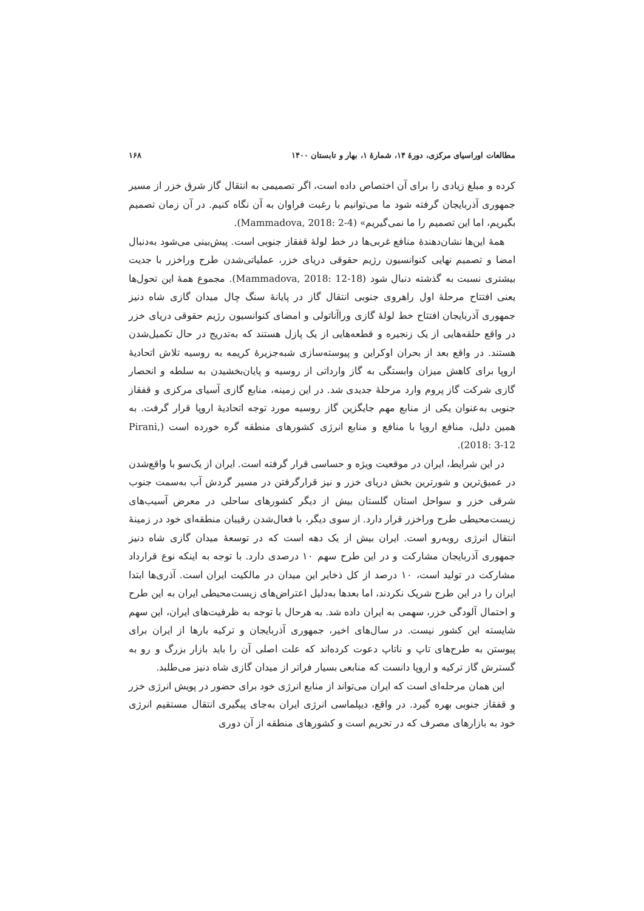مطالعات اوراسیای مرکزی، دورهٔ ۱۴، شمارهٔ ۱، بهار و تابستان ۱۴۰۰ ۱۶۸
کرده و مبلغ زیادی را برای آن اختصاص داده است، اگر تصمیمی به انتقال گاز شرق خزر از مسیر جمهوری آذربایجان گرفته شود ما می‌توانیم با رغبت فراوان به آن نگاه کنیم. در آن زمان تصمیم بگیریم، اما این تصمیم را ما نمی‌گیریم» (Mammadova, 2018: 2-4).
همهٔ این‌ها نشان‌دهندهٔ منافع غربی‌ها در خط لولهٔ قفقاز جنوبی است. پیش‌بینی می‌شود به‌دنبال امضا و تصمیم نهایی کنوانسیون رژیم حقوقی دریای خزر، عملیاتی‌شدن طرح وراخزر با جدیت بیشتری نسبت به گذشته دنبال شود (Mammadova, 2018: 12-18). مجموع همهٔ این تحول‌ها یعنی افتتاح مرحلهٔ اول راهروی جنوبی انتقال گاز در پایانهٔ سنگ چال میدان گازی شاه دنیز جمهوری آذربایجان افتتاح خط لولهٔ گازی وراآناتولی و امضای کنوانسیون رژیم حقوقی دریای خزر در واقع حلقه‌هایی از یک زنجیره و قطعه‌هایی از یک پازل هستند که به‌تدریج در حال تکمیل‌شدن هستند. در واقع بعد از بحران اوکراین و پیوسته‌سازی شبه‌جزیرهٔ کریمه به روسیه تلاش اتحادیهٔ اروپا برای کاهش میزان وابستگی به گاز وارداتی از روسیه و پایان‌بخشیدن به سلطه و انحصار گازی شرکت گاز پروم وارد مرحلهٔ جدیدی شد. در این زمینه، منابع گازی آسیای مرکزی و قفقاز جنوبی به‌عنوان یکی از منابع مهم جایگزین گاز روسیه مورد توجه اتحادیهٔ اروپا قرار گرفت. به همین دلیل، منافع اروپا با منافع و منابع انرژی کشورهای منطقه گره خورده است (Pirani, 2018: 3-12).
در این شرایط، ایران در موقعیت ویژه و حساسی قرار گرفته است. ایران از یک‌سو با واقع‌شدن در عمیق‌ترین و شورترین بخش دریای خزر و نیز قرارگرفتن در مسیر گردش آب به‌سمت جنوب شرقی خزر و سواحل استان گلستان بیش از دیگر کشورهای ساحلی در معرض آسیب‌های زیست‌محیطی طرح وراخزر قرار دارد. از سوی دیگر، با فعال‌شدن رقیبان منطقه‌ای خود در زمینهٔ انتقال انرژی روبه‌رو است. ایران بیش از یک دهه است که در توسعهٔ میدان گازی شاه دنیز جمهوری آذربایجان مشارکت و در این طرح سهم ۱۰ درصدی دارد. با توجه به اینکه نوع قرارداد مشارکت در تولید است، ۱۰ درصد از کل ذخایر این میدان در مالکیت ایران است. آذری‌ها ابتدا ایران را در این طرح شریک نکردند، اما بعدها به‌دلیل اعتراض‌های زیست‌محیطی ایران به این طرح و احتمال آلودگی خزر، سهمی به ایران داده شد. به هرحال با توجه به ظرفیت‌های ایران، این سهم شایسته این کشور نیست. در سال‌های اخیر، جمهوری آذربایجان و ترکیه بارها از ایران برای پیوستن به طرح‌های تاپ و ناتاپ دعوت کرده‌اند که علت اصلی آن را باید بازار بزرگ و رو به گسترش گاز ترکیه و اروپا دانست که منابعی بسیار فراتر از میدان گازی شاه دنیز می‌طلبد.
این همان مرحله‌ای است که ایران می‌تواند از منابع انرژی خود برای حضور در پویش انرژی خزر و قفقاز جنوبی بهره گیرد. در واقع، دیپلماسی انرژی ایران به‌جای پیگیری انتقال مستقیم انرژی خود به بازارهای مصرف که در تحریم است و کشورهای منطقه از آن دوری